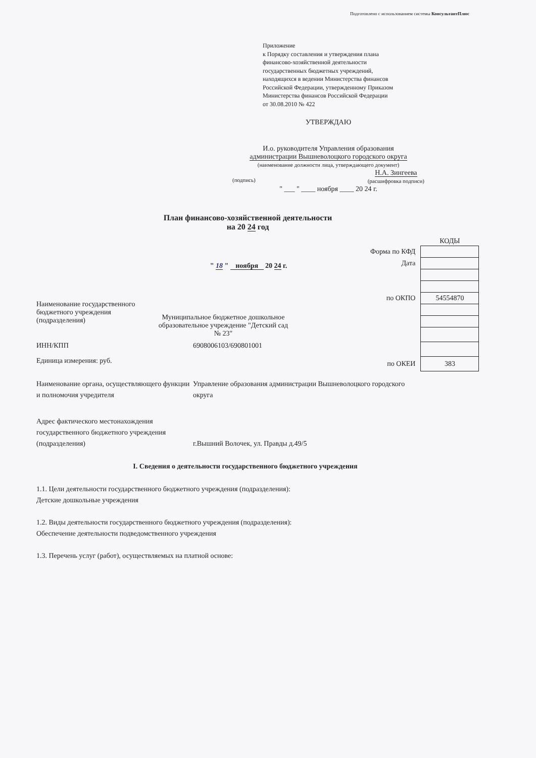Подготовлено с использованием системы КонсультантПлюс
Приложение
к Порядку составления и утверждения плана
финансово-хозяйственной деятельности
государственных бюджетных учреждений,
находящихся в ведении Министерства финансов
Российской Федерации, утвержденному Приказом
Министерства финансов Российской Федерации
от 30.08.2010 № 422
УТВЕРЖДАЮ
И.о. руководителя Управления образования
администрации Вышневолоцкого городского округа
(наименование должности лица, утверждающего документ)
(подпись) Н.А. Зингеева
(расшифровка подписи)
" ___ " ____ ноября ____ 20 24 г.
План финансово-хозяйственной деятельности
на 20 24 год
" 18 " ноября 20 24 г.
Наименование государственного бюджетного учреждения (подразделения)
Муниципальное бюджетное дошкольное образовательное учреждение "Детский сад № 23"
ИНН/КПП 6908006103/690801001
Единица измерения: руб.
| | КОДЫ |
| Форма по КФД | |
| Дата | |
| по ОКПО | 54554870 |
| по ОКЕИ | 383 |
Наименование органа, осуществляющего функции и полномочия учредителя
Управление образования администрации Вышневолоцкого городского округа
Адрес фактического местонахождения государственного бюджетного учреждения (подразделения)
г.Вышний Волочек, ул. Правды д.49/5
I. Сведения о деятельности государственного бюджетного учреждения
1.1. Цели деятельности государственного бюджетного учреждения (подразделения):
Детские дошкольные учреждения
1.2. Виды деятельности государственного бюджетного учреждения (подразделения):
Обеспечение деятельности подведомственного учреждения
1.3. Перечень услуг (работ), осуществляемых на платной основе: